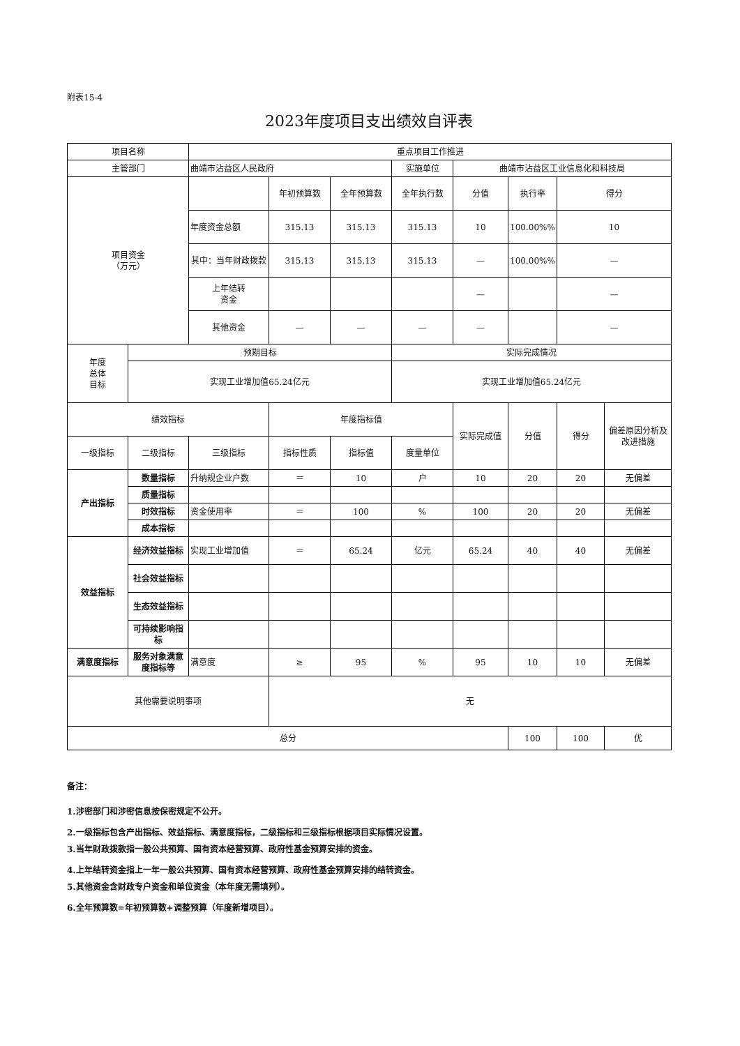附表15-4
2023年度项目支出绩效自评表
| 项目名称 | | 重点项目工作推进 | | | | | | | |
| 主管部门 | | 曲靖市沾益区人民政府 | | | 实施单位 | 曲靖市沾益区工业信息化和科技局 | | | |
| 项目资金 （万元） | | | 年初预算数 | 全年预算数 | 全年执行数 | 分值 | 执行率 | 得分 | |
| | | 年度资金总额 | 315.13 | 315.13 | 315.13 | 10 | 100.00%% | 10 | |
| | | 其中：当年财政拨款 | 315.13 | 315.13 | 315.13 | — | 100.00%% | — | |
| | | 上年结转 资金 | | | | — | | — | |
| | | 其他资金 | — | — | — | — | | — | |
| 年度 总体 目标 | 预期目标 | | | | 实际完成情况 | | | | |
| | 实现工业增加值65.24亿元 | | | | 实现工业增加值65.24亿元 | | | | |
| 绩效指标 | | | 年度指标值 | | | 实际完成值 | 分值 | 得分 | 偏差原因分析及改进措施 |
| 一级指标 | 二级指标 | 三级指标 | 指标性质 | 指标值 | 度量单位 | | | | |
| 产出指标 | 数量指标 | 升纳规企业户数 | ＝ | 10 | 户 | 10 | 20 | 20 | 无偏差 |
| | 质量指标 | | | | | | | | |
| | 时效指标 | 资金使用率 | ＝ | 100 | % | 100 | 20 | 20 | 无偏差 |
| | 成本指标 | | | | | | | | |
| 效益指标 | 经济效益指标 | 实现工业增加值 | ＝ | 65.24 | 亿元 | 65.24 | 40 | 40 | 无偏差 |
| | 社会效益指标 | | | | | | | | |
| | 生态效益指标 | | | | | | | | |
| | 可持续影响指标 | | | | | | | | |
| 满意度指标 | 服务对象满意度指标等 | 满意度 | ≥ | 95 | % | 95 | 10 | 10 | 无偏差 |
| 其他需要说明事项 | | | 无 | | | | | | |
| 总分 | | | | | | | 100 | 100 | 优 |
备注：
1.涉密部门和涉密信息按保密规定不公开。
2.一级指标包含产出指标、效益指标、满意度指标，二级指标和三级指标根据项目实际情况设置。
3.当年财政拨款指一般公共预算、国有资本经营预算、政府性基金预算安排的资金。
4.上年结转资金指上一年一般公共预算、国有资本经营预算、政府性基金预算安排的结转资金。
5.其他资金含财政专户资金和单位资金（本年度无需填列）。
6.全年预算数=年初预算数+调整预算（年度新增项目）。